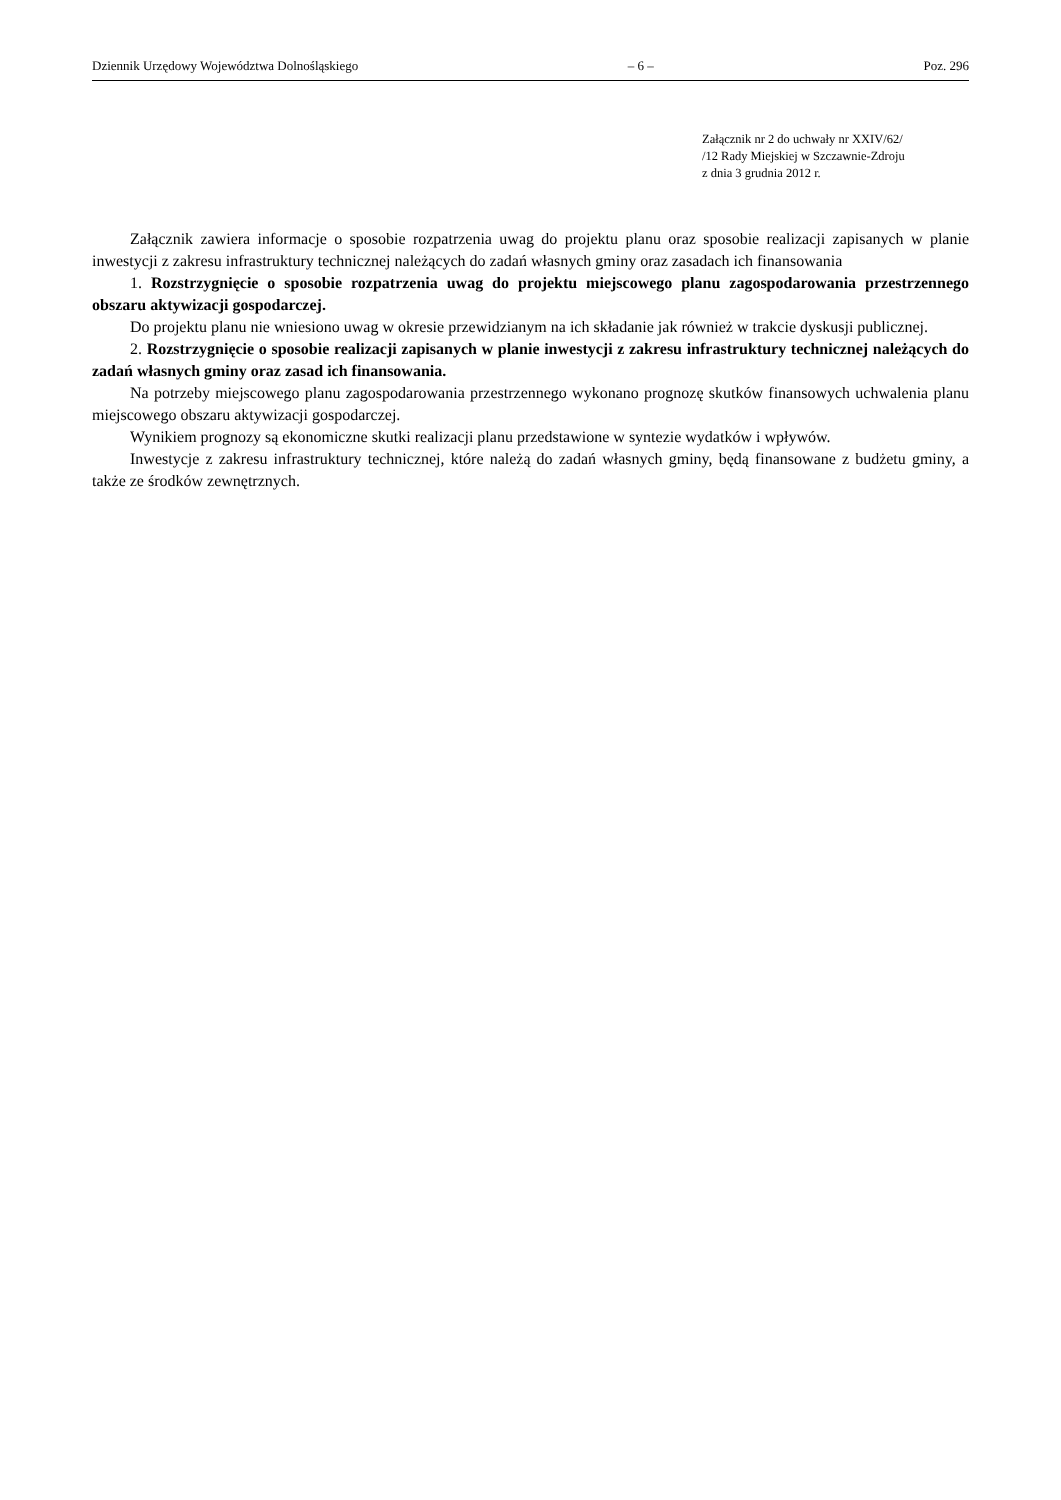Dziennik Urzędowy Województwa Dolnośląskiego – 6 – Poz. 296
Załącznik nr 2 do uchwały nr XXIV/62/
/12 Rady Miejskiej w Szczawnie-Zdroju
z dnia 3 grudnia 2012 r.
Załącznik zawiera informacje o sposobie rozpatrzenia uwag do projektu planu oraz sposobie realizacji zapisanych w planie inwestycji z zakresu infrastruktury technicznej należących do zadań własnych gminy oraz zasadach ich finansowania
1. Rozstrzygnięcie o sposobie rozpatrzenia uwag do projektu miejscowego planu zagospodarowania przestrzennego obszaru aktywizacji gospodarczej.
Do projektu planu nie wniesiono uwag w okresie przewidzianym na ich składanie jak również w trakcie dyskusji publicznej.
2. Rozstrzygnięcie o sposobie realizacji zapisanych w planie inwestycji z zakresu infrastruktury technicznej należących do zadań własnych gminy oraz zasad ich finansowania.
Na potrzeby miejscowego planu zagospodarowania przestrzennego wykonano prognozę skutków finansowych uchwalenia planu miejscowego obszaru aktywizacji gospodarczej.
Wynikiem prognozy są ekonomiczne skutki realizacji planu przedstawione w syntezie wydatków i wpływów.
Inwestycje z zakresu infrastruktury technicznej, które należą do zadań własnych gminy, będą finansowane z budżetu gminy, a także ze środków zewnętrznych.